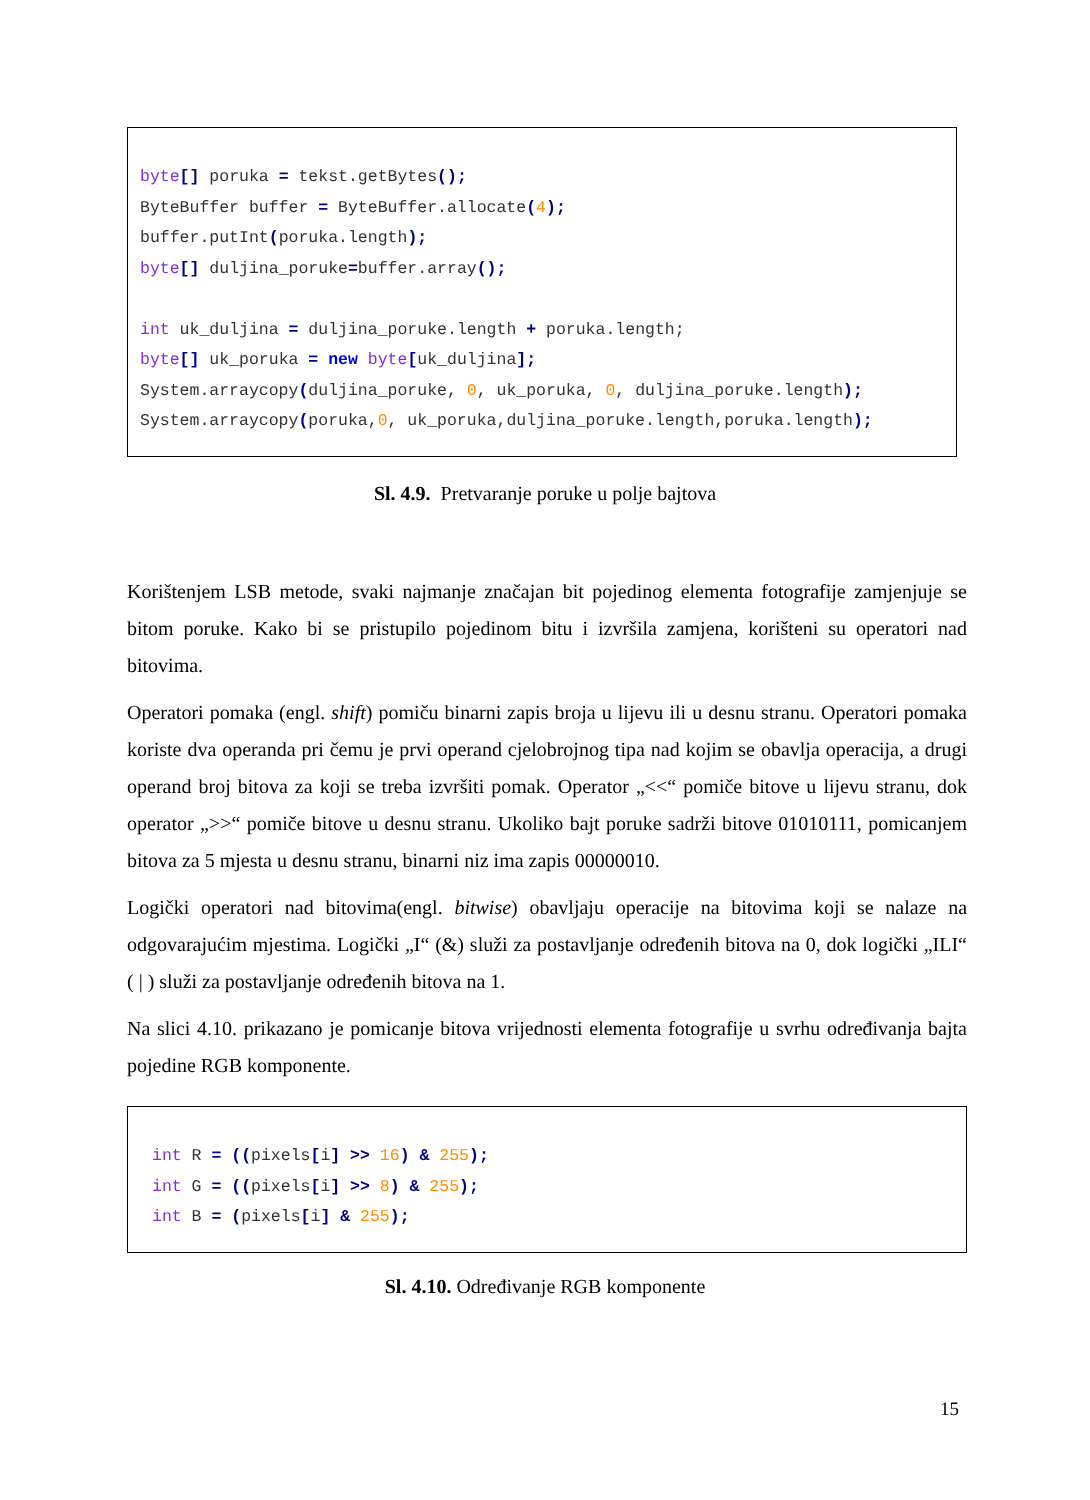byte[] poruka = tekst.getBytes(); ByteBuffer buffer = ByteBuffer.allocate(4); buffer.putInt(poruka.length); byte[] duljina_poruke=buffer.array(); int uk_duljina = duljina_poruke.length + poruka.length; byte[] uk_poruka = new byte[uk_duljina]; System.arraycopy(duljina_poruke, 0, uk_poruka, 0, duljina_poruke.length); System.arraycopy(poruka,0, uk_poruka,duljina_poruke.length,poruka.length);
Sl. 4.9. Pretvaranje poruke u polje bajtova
Korištenjem LSB metode, svaki najmanje značajan bit pojedinog elementa fotografije zamjenjuje se bitom poruke. Kako bi se pristupilo pojedinom bitu i izvršila zamjena, korišteni su operatori nad bitovima.
Operatori pomaka (engl. shift) pomiču binarni zapis broja u lijevu ili u desnu stranu. Operatori pomaka koriste dva operanda pri čemu je prvi operand cjelobrojnog tipa nad kojim se obavlja operacija, a drugi operand broj bitova za koji se treba izvršiti pomak. Operator „<<“ pomiče bitove u lijevu stranu, dok operator „>>“ pomiče bitove u desnu stranu. Ukoliko bajt poruke sadrži bitove 01010111, pomicanjem bitova za 5 mjesta u desnu stranu, binarni niz ima zapis 00000010.
Logički operatori nad bitovima(engl. bitwise) obavljaju operacije na bitovima koji se nalaze na odgovarajućim mjestima. Logički „I“ (&) služi za postavljanje određenih bitova na 0, dok logički „ILI“ ( | ) služi za postavljanje određenih bitova na 1.
Na slici 4.10. prikazano je pomicanje bitova vrijednosti elementa fotografije u svrhu određivanja bajta pojedine RGB komponente.
int R = ((pixels[i] >> 16) & 255); int G = ((pixels[i] >> 8) & 255); int B = (pixels[i] & 255);
Sl. 4.10. Određivanje RGB komponente
15